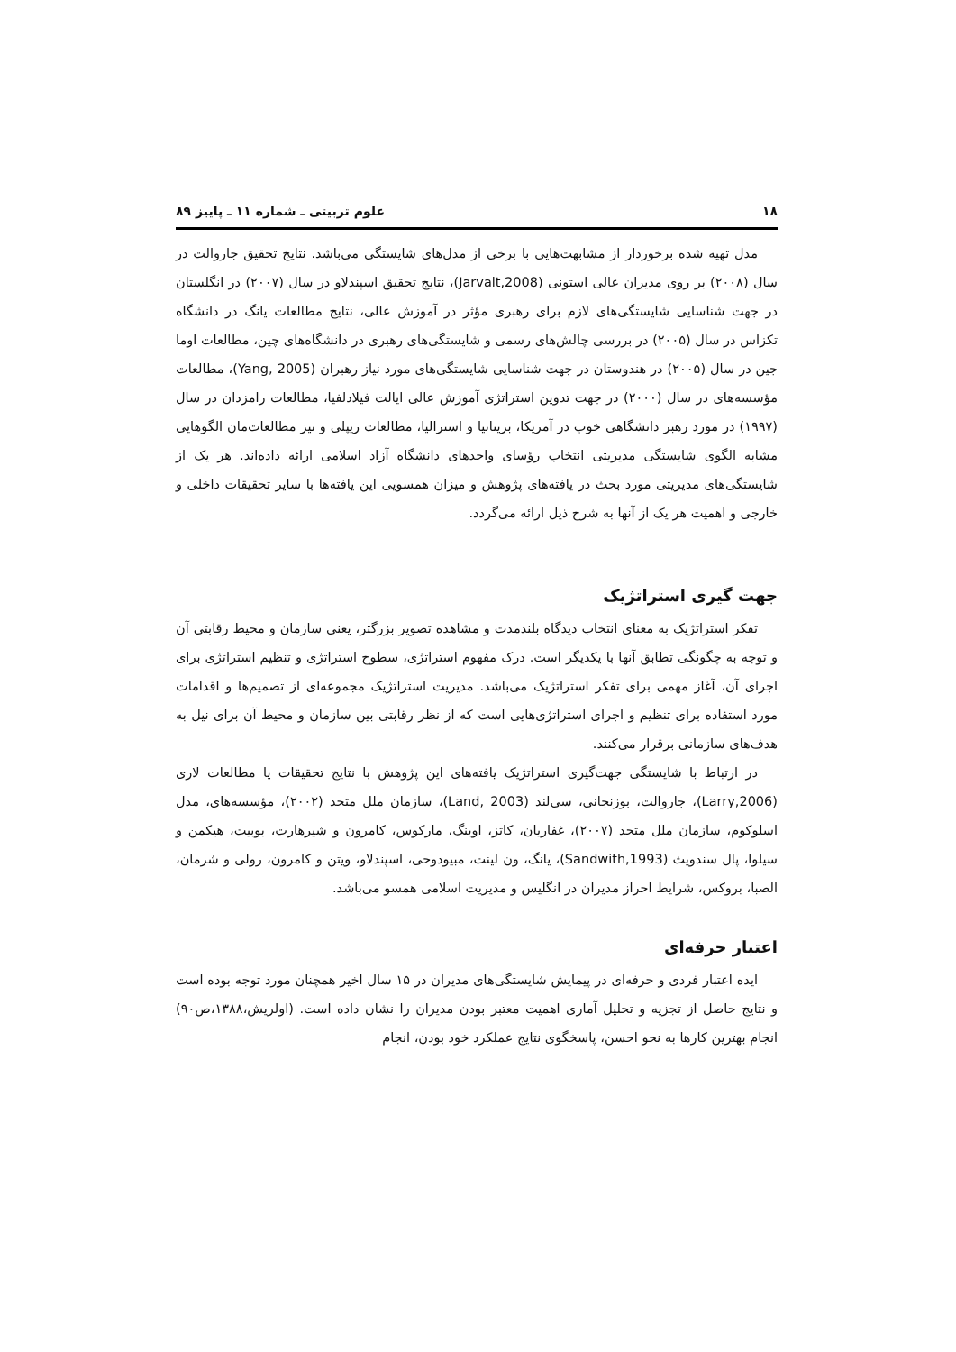۱۸ علوم تربیتی ـ شماره ۱۱ ـ پاییز ۸۹
مدل تهیه شده برخوردار از مشابهت‌هایی با برخی از مدل‌های شایستگی می‌باشد. نتایج تحقیق جاروالت در سال (۲۰۰۸) بر روی مدیران عالی استونی (Jarvalt,2008)، نتایج تحقیق اسپندلاو در سال (۲۰۰۷) در انگلستان در جهت شناسایی شایستگی‌های لازم برای رهبری مؤثر در آموزش عالی، نتایج مطالعات یانگ در دانشگاه تکزاس در سال (۲۰۰۵) در بررسی چالش‌های رسمی و شایستگی‌های رهبری در دانشگاه‌های چین، مطالعات اوما جین در سال (۲۰۰۵) در هندوستان در جهت شناسایی شایستگی‌های مورد نیاز رهبران (Yang, 2005)، مطالعات مؤسسه‌های در سال (۲۰۰۰) در جهت تدوین استراتژی آموزش عالی ایالت فیلادلفیا، مطالعات رامزدان در سال (۱۹۹۷) در مورد رهبر دانشگاهی خوب در آمریکا، بریتانیا و استرالیا، مطالعات ریپلی و نیز مطالعات‌مان الگوهایی مشابه الگوی شایستگی مدیریتی انتخاب رؤسای واحدهای دانشگاه آزاد اسلامی ارائه داده‌اند. هر یک از شایستگی‌های مدیریتی مورد بحث در یافته‌های پژوهش و میزان همسویی این یافته‌ها با سایر تحقیقات داخلی و خارجی و اهمیت هر یک از آنها به شرح ذیل ارائه می‌گردد.
جهت گیری استراتژیک
تفکر استراتژیک به معنای انتخاب دیدگاه بلندمدت و مشاهده تصویر بزرگتر، یعنی سازمان و محیط رقابتی آن و توجه به چگونگی تطابق آنها با یکدیگر است. درک مفهوم استراتژی، سطوح استراتژی و تنظیم استراتژی برای اجرای آن، آغاز مهمی برای تفکر استراتژیک می‌باشد. مدیریت استراتژیک مجموعه‌ای از تصمیم‌ها و اقدامات مورد استفاده برای تنظیم و اجرای استراتژی‌هایی است که از نظر رقابتی بین سازمان و محیط آن برای نیل به هدف‌های سازمانی برقرار می‌کنند.
در ارتباط با شایستگی جهت‌گیری استراتژیک یافته‌های این پژوهش با نتایج تحقیقات یا مطالعات لاری (Larry,2006)، جاروالت، بوزنجانی، سی‌لند (Land, 2003)، سازمان ملل متحد (۲۰۰۲)، مؤسسه‌های، مدل اسلوکوم، سازمان ملل متحد (۲۰۰۷)، غفاریان، کاتز، اوینگ، مارکوس، کامرون و شیرهارت، بوبیت، هیکمن و سیلوا، پال سندویث (Sandwith,1993)، یانگ، ون لینت، مبیودوحی، اسپندلاو، ویتن و کامرون، رولی و شرمان، الصبا، بروکس، شرایط احراز مدیران در انگلیس و مدیریت اسلامی همسو می‌باشد.
اعتبار حرفه‌ای
ایده اعتبار فردی و حرفه‌ای در پیمایش شایستگی‌های مدیران در ۱۵ سال اخیر همچنان مورد توجه بوده است و نتایج حاصل از تجزیه و تحلیل آماری اهمیت معتبر بودن مدیران را نشان داده است. (اولریش،۱۳۸۸،ص۹۰) انجام بهترین کارها به نحو احسن، پاسخگوی نتایج عملکرد خود بودن، انجام